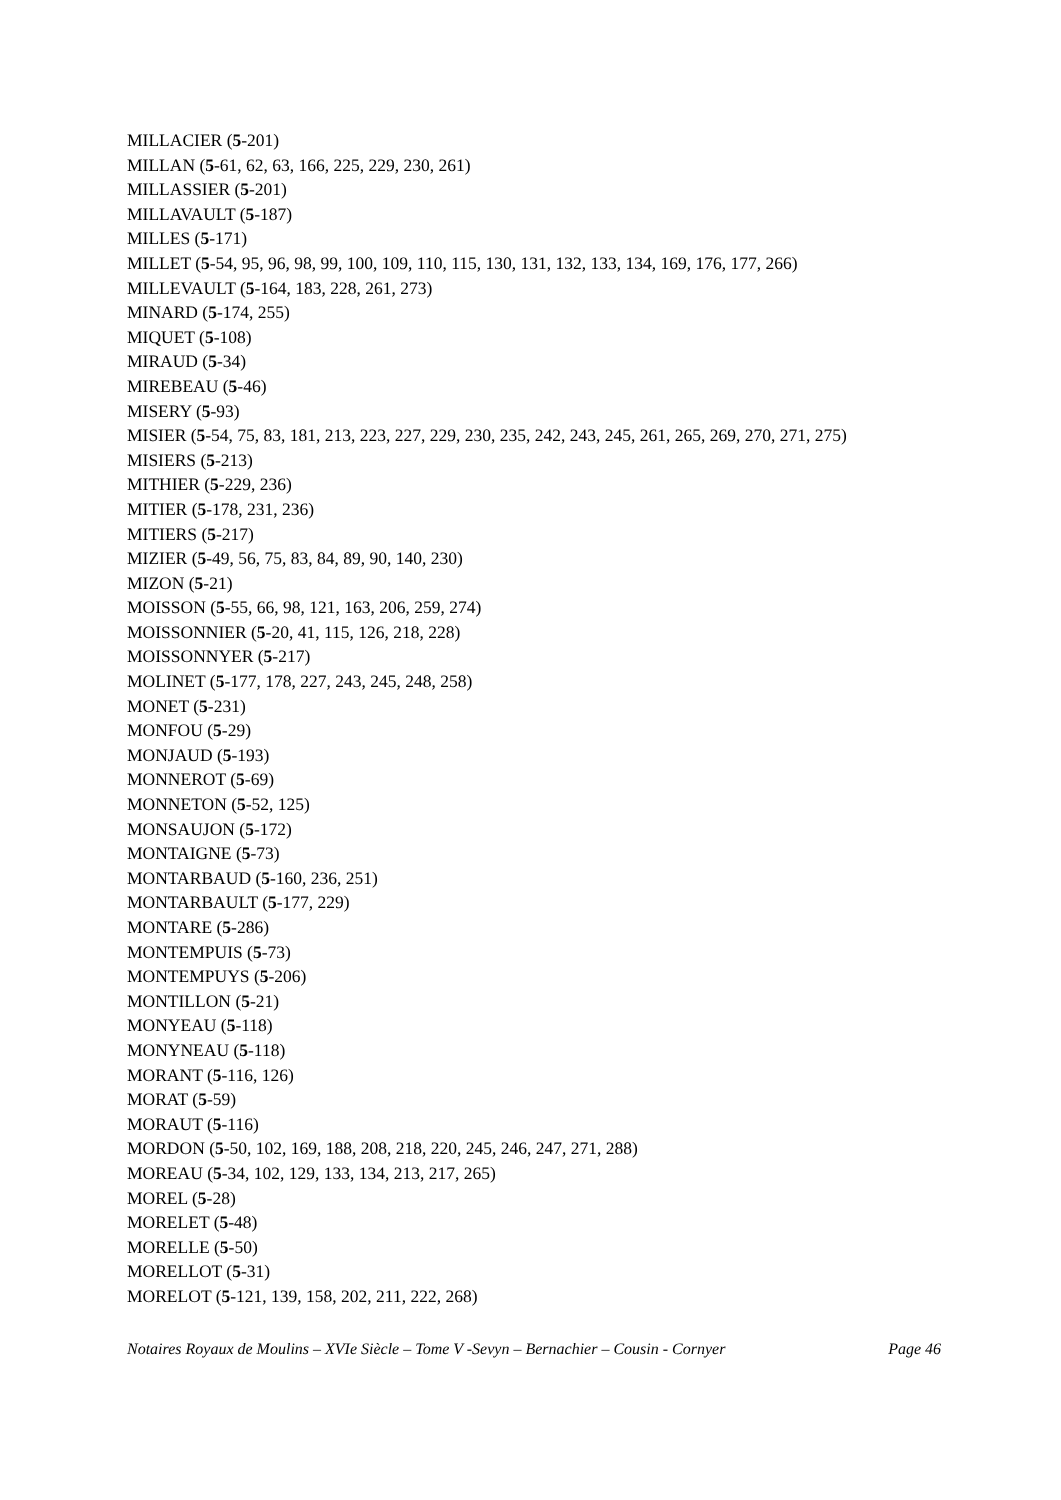MILLACIER (5-201)
MILLAN (5-61, 62, 63, 166, 225, 229, 230, 261)
MILLASSIER (5-201)
MILLAVAULT (5-187)
MILLES (5-171)
MILLET (5-54, 95, 96, 98, 99, 100, 109, 110, 115, 130, 131, 132, 133, 134, 169, 176, 177, 266)
MILLEVAULT (5-164, 183, 228, 261, 273)
MINARD (5-174, 255)
MIQUET (5-108)
MIRAUD (5-34)
MIREBEAU (5-46)
MISERY (5-93)
MISIER (5-54, 75, 83, 181, 213, 223, 227, 229, 230, 235, 242, 243, 245, 261, 265, 269, 270, 271, 275)
MISIERS (5-213)
MITHIER (5-229, 236)
MITIER (5-178, 231, 236)
MITIERS (5-217)
MIZIER (5-49, 56, 75, 83, 84, 89, 90, 140, 230)
MIZON (5-21)
MOISSON (5-55, 66, 98, 121, 163, 206, 259, 274)
MOISSONNIER (5-20, 41, 115, 126, 218, 228)
MOISSONNYER (5-217)
MOLINET (5-177, 178, 227, 243, 245, 248, 258)
MONET (5-231)
MONFOU (5-29)
MONJAUD (5-193)
MONNEROT (5-69)
MONNETON (5-52, 125)
MONSAUJON (5-172)
MONTAIGNE (5-73)
MONTARBAUD (5-160, 236, 251)
MONTARBAULT (5-177, 229)
MONTARE (5-286)
MONTEMPUIS (5-73)
MONTEMPUYS (5-206)
MONTILLON (5-21)
MONYEAU (5-118)
MONYNEAU (5-118)
MORANT (5-116, 126)
MORAT (5-59)
MORAUT (5-116)
MORDON (5-50, 102, 169, 188, 208, 218, 220, 245, 246, 247, 271, 288)
MOREAU (5-34, 102, 129, 133, 134, 213, 217, 265)
MOREL (5-28)
MORELET (5-48)
MORELLE (5-50)
MORELLOT (5-31)
MORELOT (5-121, 139, 158, 202, 211, 222, 268)
Notaires Royaux de Moulins – XVIe Siècle – Tome V -Sevyn – Bernachier – Cousin - Cornyer Page 46